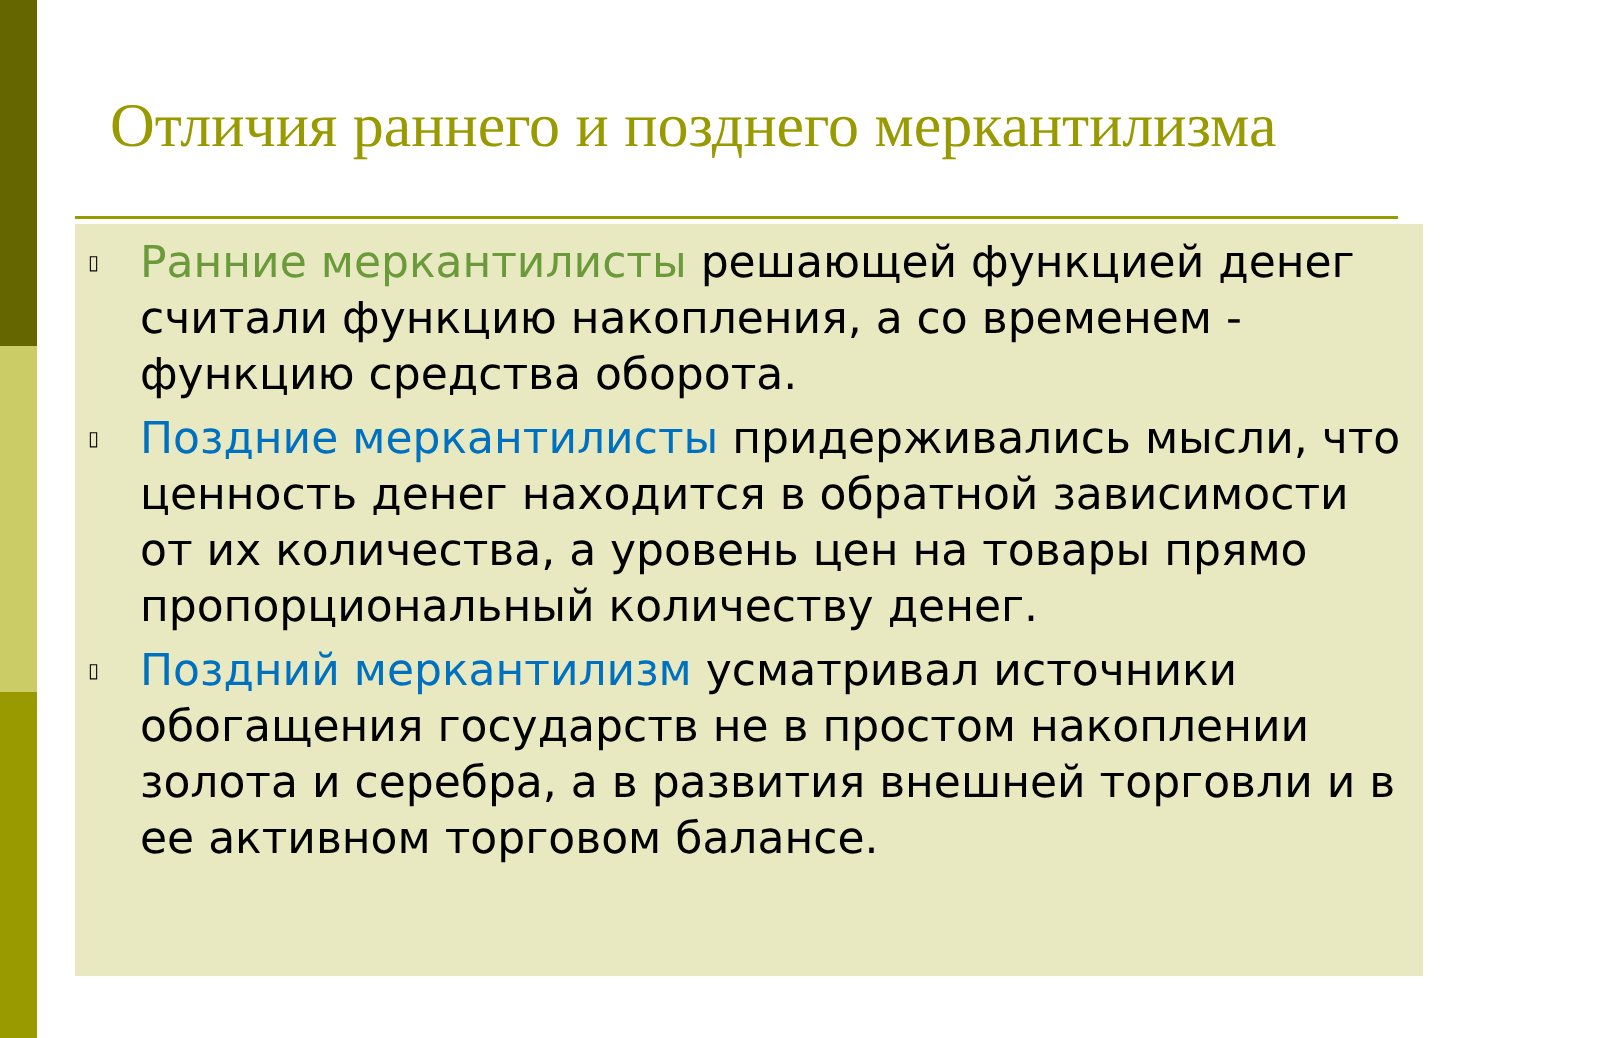Отличия раннего и позднего меркантилизма
▯ Ранние меркантилисты решающей функцией денег считали функцию накопления, а со временем - функцию средства оборота.
▯ Поздние меркантилисты придерживались мысли, что ценность денег находится в обратной зависимости от их количества, а уровень цен на товары прямо пропорциональный количеству денег.
▯ Поздний меркантилизм усматривал источники обогащения государств не в простом накоплении золота и серебра, а в развития внешней торговли и в ее активном торговом балансе.